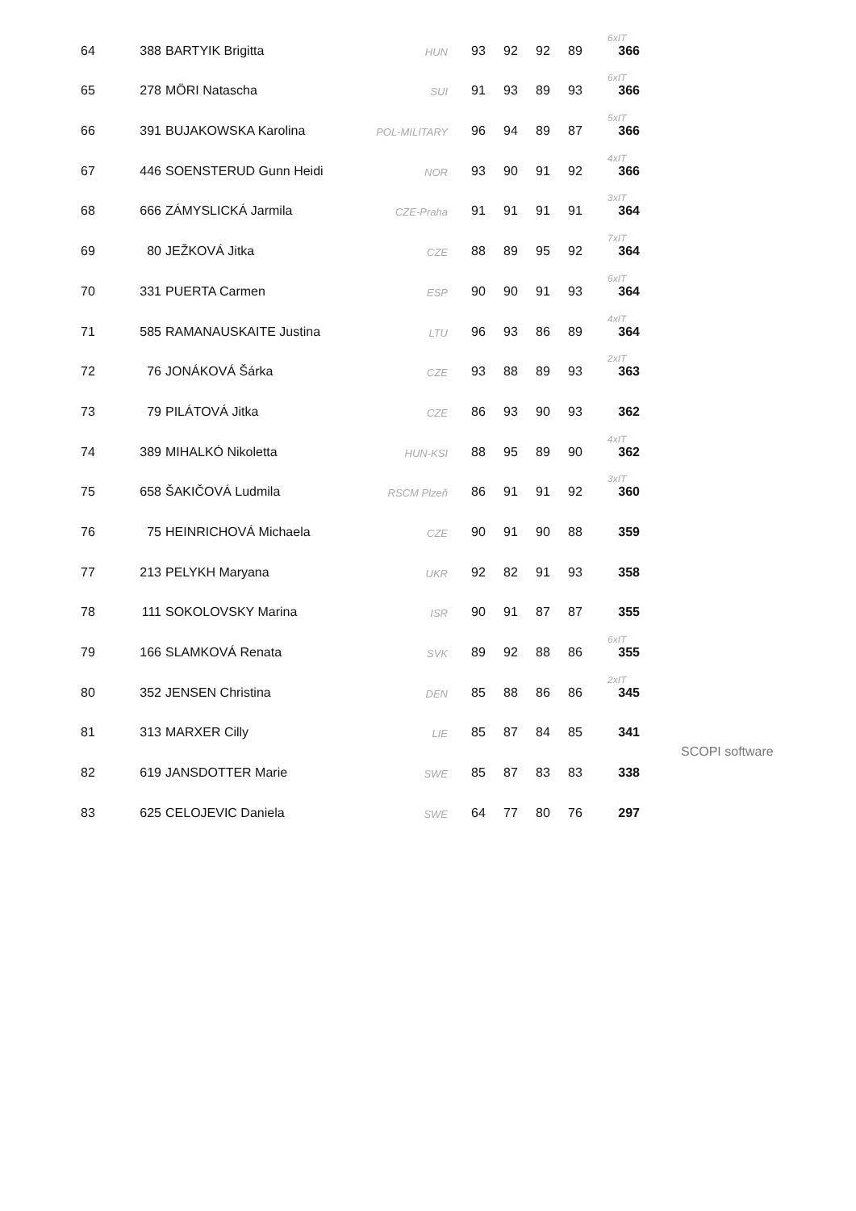| 64 | 388 | BARTYIK Brigitta | HUN | 93 | 92 | 92 | 89 | 6xIT 366 |
| 65 | 278 | MÖRI Natascha | SUI | 91 | 93 | 89 | 93 | 6xIT 366 |
| 66 | 391 | BUJAKOWSKA Karolina | POL-MILITARY | 96 | 94 | 89 | 87 | 5xIT 366 |
| 67 | 446 | SOENSTERUD Gunn Heidi | NOR | 93 | 90 | 91 | 92 | 4xIT 366 |
| 68 | 666 | ZÁMYSLICKÁ Jarmila | CZE-Praha | 91 | 91 | 91 | 91 | 3xIT 364 |
| 69 | 80 | JEŽKOVÁ Jitka | CZE | 88 | 89 | 95 | 92 | 7xIT 364 |
| 70 | 331 | PUERTA Carmen | ESP | 90 | 90 | 91 | 93 | 6xIT 364 |
| 71 | 585 | RAMANAUSKAITE Justina | LTU | 96 | 93 | 86 | 89 | 4xIT 364 |
| 72 | 76 | JONÁKOVÁ Šárka | CZE | 93 | 88 | 89 | 93 | 2xIT 363 |
| 73 | 79 | PILÁTOVÁ Jitka | CZE | 86 | 93 | 90 | 93 | 362 |
| 74 | 389 | MIHALKÓ Nikoletta | HUN-KSI | 88 | 95 | 89 | 90 | 4xIT 362 |
| 75 | 658 | ŠAKIČOVÁ Ludmila | RSCM Plzeň | 86 | 91 | 91 | 92 | 3xIT 360 |
| 76 | 75 | HEINRICHOVÁ Michaela | CZE | 90 | 91 | 90 | 88 | 359 |
| 77 | 213 | PELYKH Maryana | UKR | 92 | 82 | 91 | 93 | 358 |
| 78 | 111 | SOKOLOVSKY Marina | ISR | 90 | 91 | 87 | 87 | 355 |
| 79 | 166 | SLAMKOVÁ Renata | SVK | 89 | 92 | 88 | 86 | 6xIT 355 |
| 80 | 352 | JENSEN Christina | DEN | 85 | 88 | 86 | 86 | 2xIT 345 |
| 81 | 313 | MARXER Cilly | LIE | 85 | 87 | 84 | 85 | 341 |
| 82 | 619 | JANSDOTTER Marie | SWE | 85 | 87 | 83 | 83 | 338 |
| 83 | 625 | CELOJEVIC Daniela | SWE | 64 | 77 | 80 | 76 | 297 |
SCOPI software